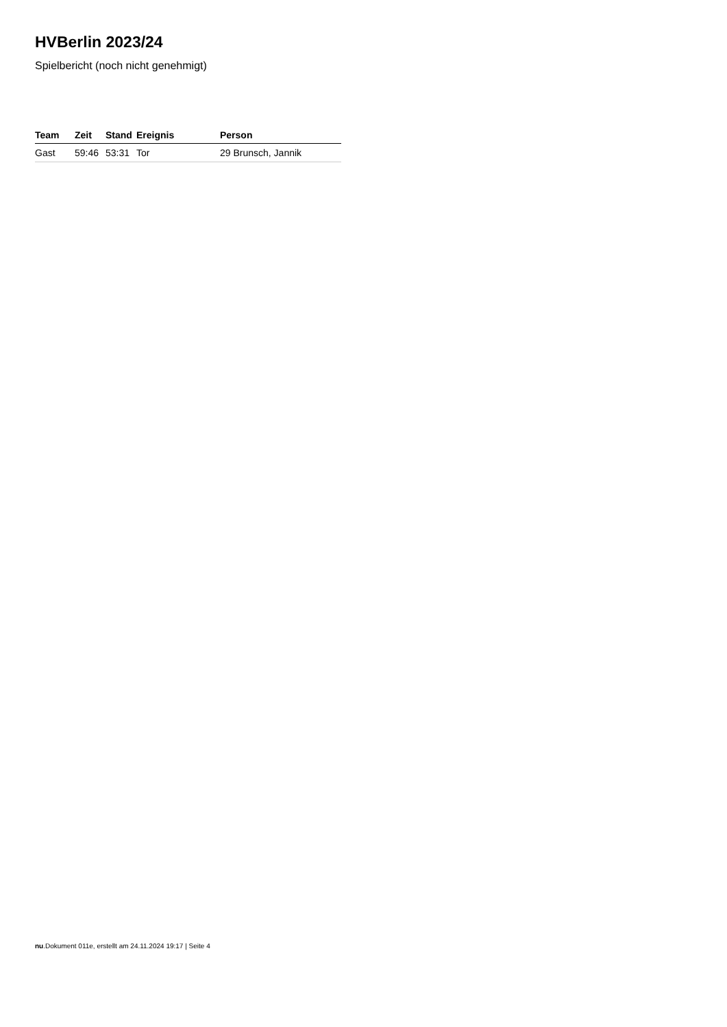HVBerlin 2023/24
Spielbericht (noch nicht genehmigt)
| Team | Zeit | Stand | Ereignis | Person |
| --- | --- | --- | --- | --- |
| Gast | 59:46 | 53:31 | Tor | 29 Brunsch, Jannik |
nu.Dokument 011e, erstellt am 24.11.2024 19:17 | Seite 4